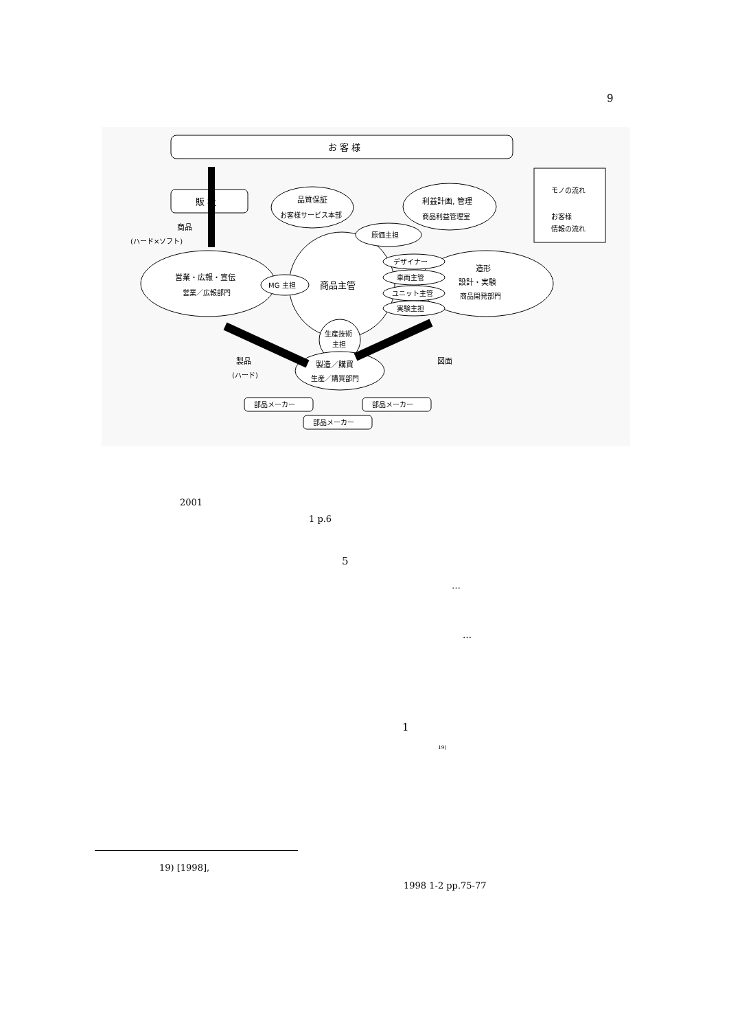9
お 客 様
販 社
品質保証
お客様サービス本部
利益計画, 管理
商品利益管理室
営業・広報・宣伝
営業／広報部門
商品主管
MG 主担
原価主担
造形
設計・実験
商品開発部門
デザイナー
車両主管
ユニット主管
実験主担
生産技術
主担
製造／購買
生産／購買部門
部品メーカー
部品メーカー
部品メーカー
商品
(ハード×ソフト)
製品
(ハード)
図面
モノの流れ
お客様
情報の流れ
2001
1 p.6
5
…
…
1
<sup>19)</sup>
19) [1998],
1998 1-2 pp.75-77